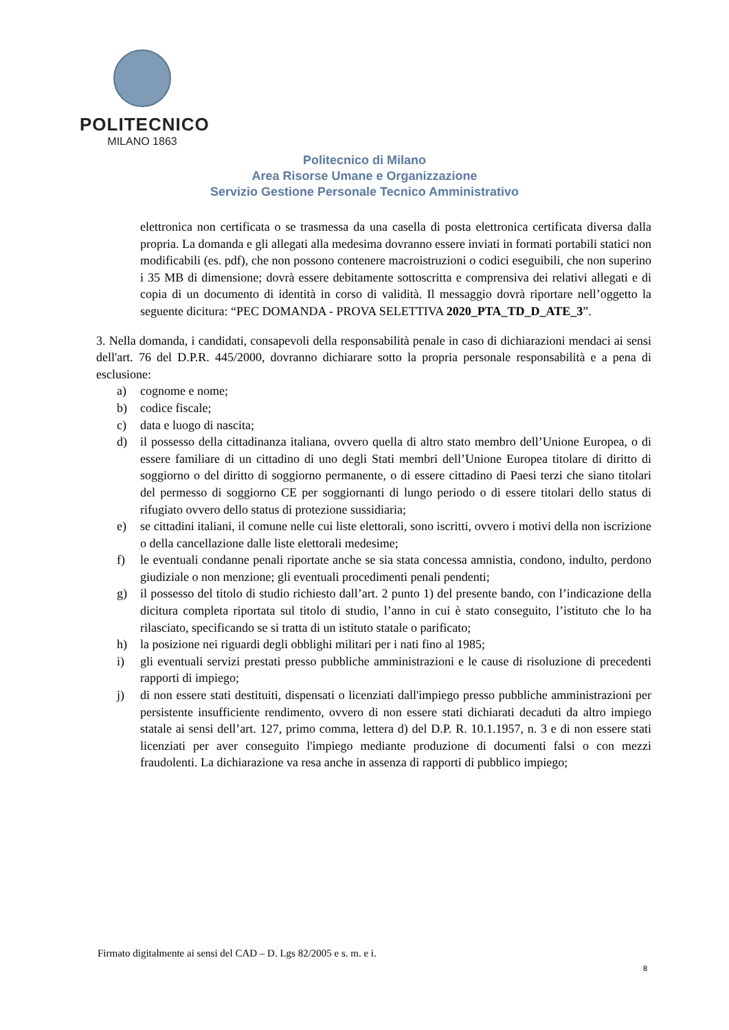POLITECNICO
MILANO 1863
Politecnico di Milano
Area Risorse Umane e Organizzazione
Servizio Gestione Personale Tecnico Amministrativo
elettronica non certificata o se trasmessa da una casella di posta elettronica certificata diversa dalla propria. La domanda e gli allegati alla medesima dovranno essere inviati in formati portabili statici non modificabili (es. pdf), che non possono contenere macroistruzioni o codici eseguibili, che non superino i 35 MB di dimensione; dovrà essere debitamente sottoscritta e comprensiva dei relativi allegati e di copia di un documento di identità in corso di validità. Il messaggio dovrà riportare nell’oggetto la seguente dicitura: “PEC DOMANDA - PROVA SELETTIVA 2020_PTA_TD_D_ATE_3”.
3. Nella domanda, i candidati, consapevoli della responsabilità penale in caso di dichiarazioni mendaci ai sensi dell'art. 76 del D.P.R. 445/2000, dovranno dichiarare sotto la propria personale responsabilità e a pena di esclusione:
a) cognome e nome;
b) codice fiscale;
c) data e luogo di nascita;
d) il possesso della cittadinanza italiana, ovvero quella di altro stato membro dell’Unione Europea, o di essere familiare di un cittadino di uno degli Stati membri dell’Unione Europea titolare di diritto di soggiorno o del diritto di soggiorno permanente, o di essere cittadino di Paesi terzi che siano titolari del permesso di soggiorno CE per soggiornanti di lungo periodo o di essere titolari dello status di rifugiato ovvero dello status di protezione sussidiaria;
e) se cittadini italiani, il comune nelle cui liste elettorali, sono iscritti, ovvero i motivi della non iscrizione o della cancellazione dalle liste elettorali medesime;
f) le eventuali condanne penali riportate anche se sia stata concessa amnistia, condono, indulto, perdono giudiziale o non menzione; gli eventuali procedimenti penali pendenti;
g) il possesso del titolo di studio richiesto dall’art. 2 punto 1) del presente bando, con l’indicazione della dicitura completa riportata sul titolo di studio, l’anno in cui è stato conseguito, l’istituto che lo ha rilasciato, specificando se si tratta di un istituto statale o parificato;
h) la posizione nei riguardi degli obblighi militari per i nati fino al 1985;
i) gli eventuali servizi prestati presso pubbliche amministrazioni e le cause di risoluzione di precedenti rapporti di impiego;
j) di non essere stati destituiti, dispensati o licenziati dall'impiego presso pubbliche amministrazioni per persistente insufficiente rendimento, ovvero di non essere stati dichiarati decaduti da altro impiego statale ai sensi dell’art. 127, primo comma, lettera d) del D.P. R. 10.1.1957, n. 3 e di non essere stati licenziati per aver conseguito l'impiego mediante produzione di documenti falsi o con mezzi fraudolenti. La dichiarazione va resa anche in assenza di rapporti di pubblico impiego;
Firmato digitalmente ai sensi del CAD – D. Lgs 82/2005 e s. m. e i.
8